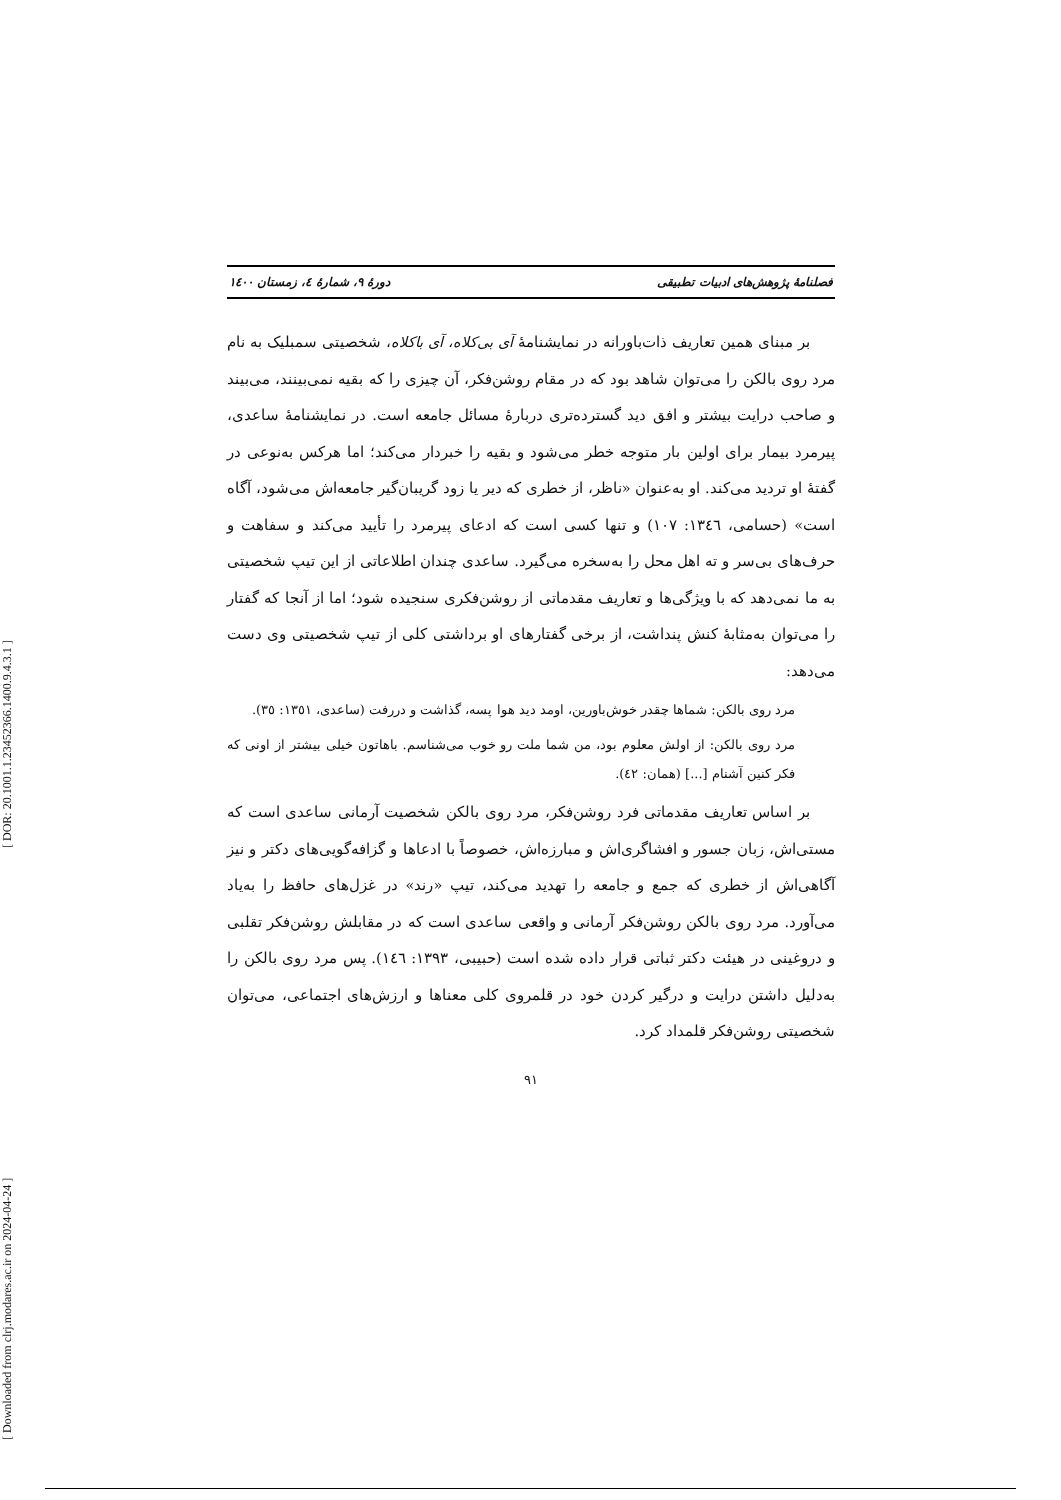[ Downloaded from clrj.modares.ac.ir on 2024-04-24 ] [ DOR: 20.1001.1.23452366.1400.9.4.3.1 ]
فصلنامهٔ پژوهش‌های ادبیات تطبیقی دورهٔ ۹، شمارهٔ ٤، زمستان ١٤٠٠
بر مبنای همین تعاریف ذات‌باورانه در نمایشنامهٔ آی بی‌کلاه، آی باکلاه، شخصیتی سمبلیک به نام مرد روی بالکن را می‌توان شاهد بود که در مقام روشن‌فکر، آن چیزی را که بقیه نمی‌بینند، می‌بیند و صاحب درایت بیشتر و افق دید گسترده‌تری دربارهٔ مسائل جامعه است. در نمایشنامهٔ ساعدی، پیرمرد بیمار برای اولین بار متوجه خطر می‌شود و بقیه را خبردار می‌کند؛ اما هرکس به‌نوعی در گفتهٔ او تردید می‌کند. او به‌عنوان «ناظر، از خطری که دیر یا زود گریبان‌گیر جامعه‌اش می‌شود، آگاه است» (حسامی، ١٣٤٦: ١٠٧) و تنها کسی است که ادعای پیرمرد را تأیید می‌کند و سفاهت و حرف‌های بی‌سر و ته اهل محل را به‌سخره می‌گیرد. ساعدی چندان اطلاعاتی از این تیپ شخصیتی به ما نمی‌دهد که با ویژگی‌ها و تعاریف مقدماتی از روشن‌فکری سنجیده شود؛ اما از آنجا که گفتار را می‌توان به‌مثابهٔ کنش پنداشت، از برخی گفتارهای او برداشتی کلی از تیپ شخصیتی وی دست می‌دهد:
مرد روی بالکن: شماها چقدر خوش‌باورین، اومد دید هوا پسه، گذاشت و دررفت (ساعدی، ١٣٥١: ٣٥).
مرد روی بالکن: از اولش معلوم بود، من شما ملت رو خوب می‌شناسم. باهاتون خیلی بیشتر از اونی که فکر کنین آشنام [...] (همان: ٤٢).
بر اساس تعاریف مقدماتی فرد روشن‌فکر، مرد روی بالکن شخصیت آرمانی ساعدی است که مستی‌اش، زبان جسور و افشاگری‌اش و مبارزه‌اش، خصوصاً با ادعاها و گزافه‌گویی‌های دکتر و نیز آگاهی‌اش از خطری که جمع و جامعه را تهدید می‌کند، تیپ «رند» در غزل‌های حافظ را به‌یاد می‌آورد. مرد روی بالکن روشن‌فکر آرمانی و واقعی ساعدی است که در مقابلش روشن‌فکر تقلبی و دروغینی در هیئت دکتر ثباتی قرار داده شده است (حبیبی، ١٣٩٣: ١٤٦). پس مرد روی بالکن را به‌دلیل داشتن درایت و درگیر کردن خود در قلمروی کلی معناها و ارزش‌های اجتماعی، می‌توان شخصیتی روشن‌فکر قلمداد کرد.
٩١